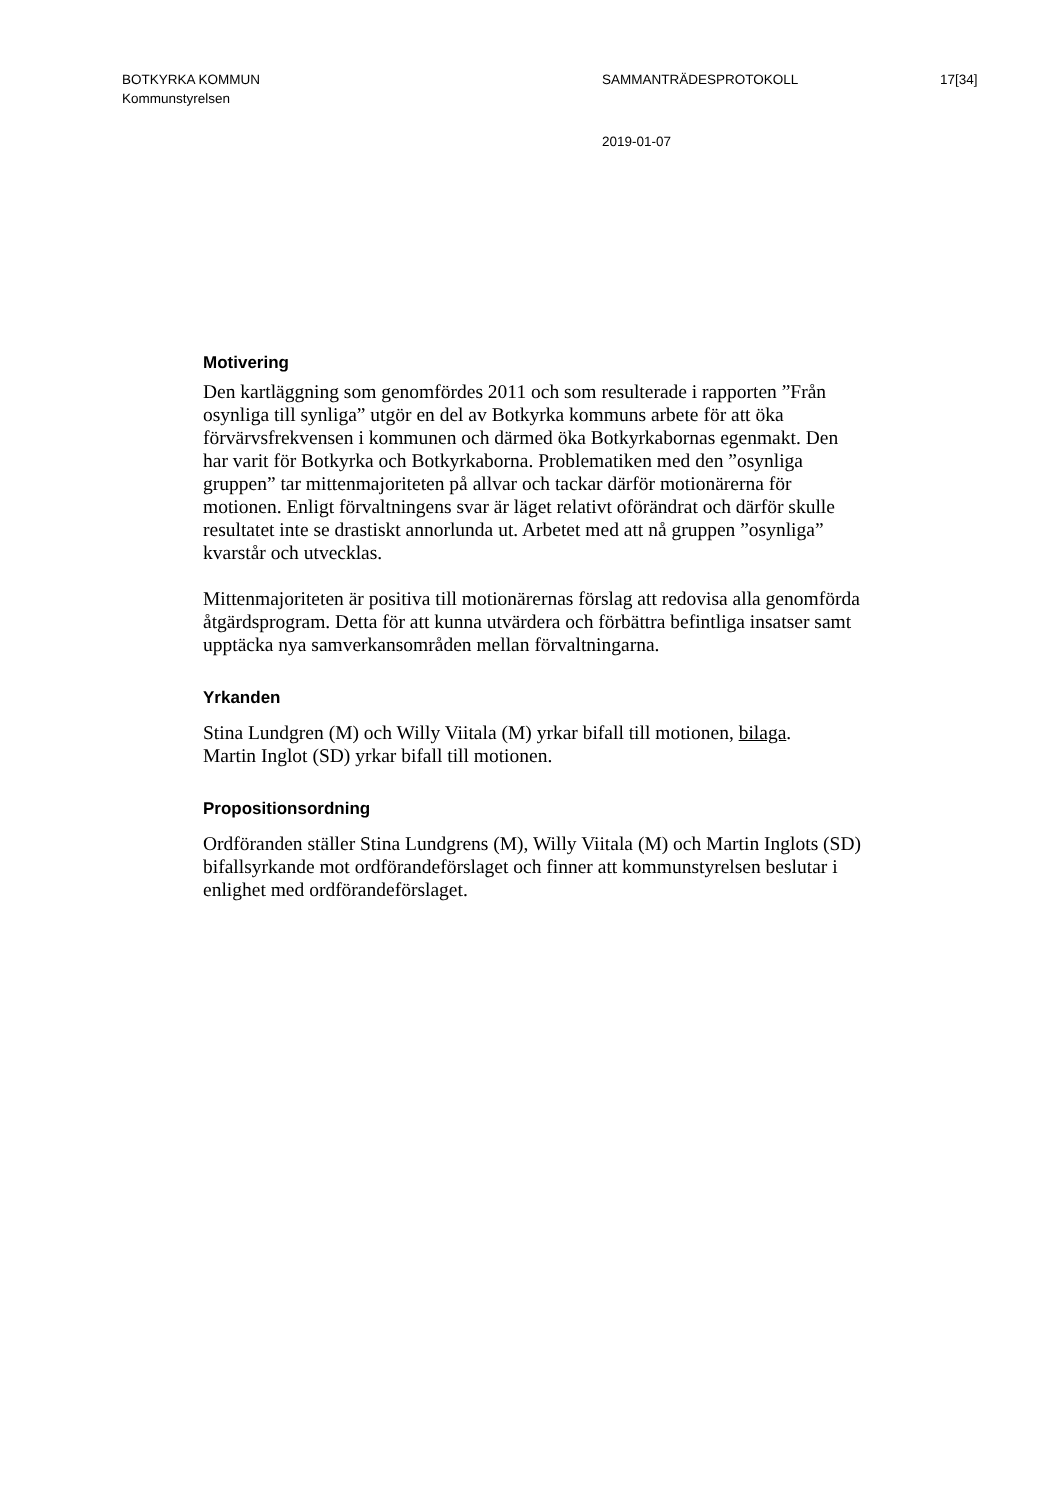BOTKYRKA KOMMUN
Kommunstyrelsen
SAMMANTRÄDESPROTOKOLL 17[34]
2019-01-07
Motivering
Den kartläggning som genomfördes 2011 och som resulterade i rapporten ”Från osynliga till synliga” utgör en del av Botkyrka kommuns arbete för att öka förvärvsfrekvensen i kommunen och därmed öka Botkyrkabornas egenmakt. Den har varit för Botkyrka och Botkyrkaborna. Problematiken med den ”osynliga gruppen” tar mittenmajoriteten på allvar och tackar därför motionärerna för motionen. Enligt förvaltningens svar är läget relativt oförändrat och därför skulle resultatet inte se drastiskt annorlunda ut. Arbetet med att nå gruppen ”osynliga” kvarstår och utvecklas.
Mittenmajoriteten är positiva till motionärernas förslag att redovisa alla genomförda åtgärdsprogram. Detta för att kunna utvärdera och förbättra befintliga insatser samt upptäcka nya samverkansområden mellan förvaltningarna.
Yrkanden
Stina Lundgren (M) och Willy Viitala (M) yrkar bifall till motionen, bilaga.
Martin Inglot (SD) yrkar bifall till motionen.
Propositionsordning
Ordföranden ställer Stina Lundgrens (M), Willy Viitala (M) och Martin Inglots (SD) bifallsyrkande mot ordförandeförslaget och finner att kommunstyrelsen beslutar i enlighet med ordförandeförslaget.